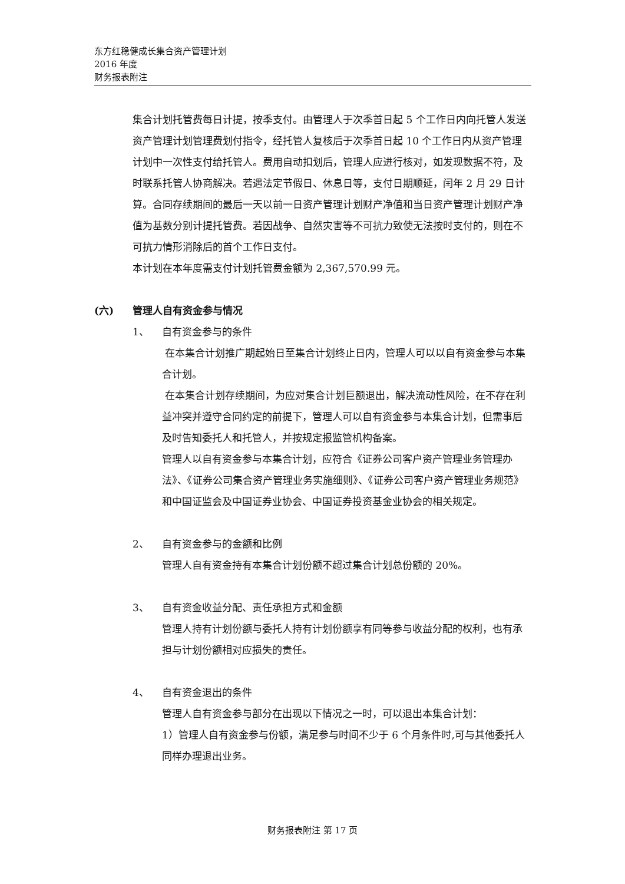东方红稳健成长集合资产管理计划
2016 年度
财务报表附注
集合计划托管费每日计提，按季支付。由管理人于次季首日起 5 个工作日内向托管人发送资产管理计划管理费划付指令，经托管人复核后于次季首日起 10 个工作日内从资产管理计划中一次性支付给托管人。费用自动扣划后，管理人应进行核对，如发现数据不符，及时联系托管人协商解决。若遇法定节假日、休息日等，支付日期顺延，闰年 2 月 29 日计算。合同存续期间的最后一天以前一日资产管理计划财产净值和当日资产管理计划财产净值为基数分别计提托管费。若因战争、自然灾害等不可抗力致使无法按时支付的，则在不可抗力情形消除后的首个工作日支付。
本计划在本年度需支付计划托管费金额为 2,367,570.99 元。
(六) 管理人自有资金参与情况
1、 自有资金参与的条件
在本集合计划推广期起始日至集合计划终止日内，管理人可以以自有资金参与本集合计划。
在本集合计划存续期间，为应对集合计划巨额退出，解决流动性风险，在不存在利益冲突并遵守合同约定的前提下，管理人可以自有资金参与本集合计划，但需事后及时告知委托人和托管人，并按规定报监管机构备案。
管理人以自有资金参与本集合计划，应符合《证券公司客户资产管理业务管理办法》、《证券公司集合资产管理业务实施细则》、《证券公司客户资产管理业务规范》和中国证监会及中国证券业协会、中国证券投资基金业协会的相关规定。
2、 自有资金参与的金额和比例
管理人自有资金持有本集合计划份额不超过集合计划总份额的 20%。
3、 自有资金收益分配、责任承担方式和金额
管理人持有计划份额与委托人持有计划份额享有同等参与收益分配的权利，也有承担与计划份额相对应损失的责任。
4、 自有资金退出的条件
管理人自有资金参与部分在出现以下情况之一时，可以退出本集合计划：
1）管理人自有资金参与份额，满足参与时间不少于 6 个月条件时,可与其他委托人同样办理退出业务。
财务报表附注 第 17 页